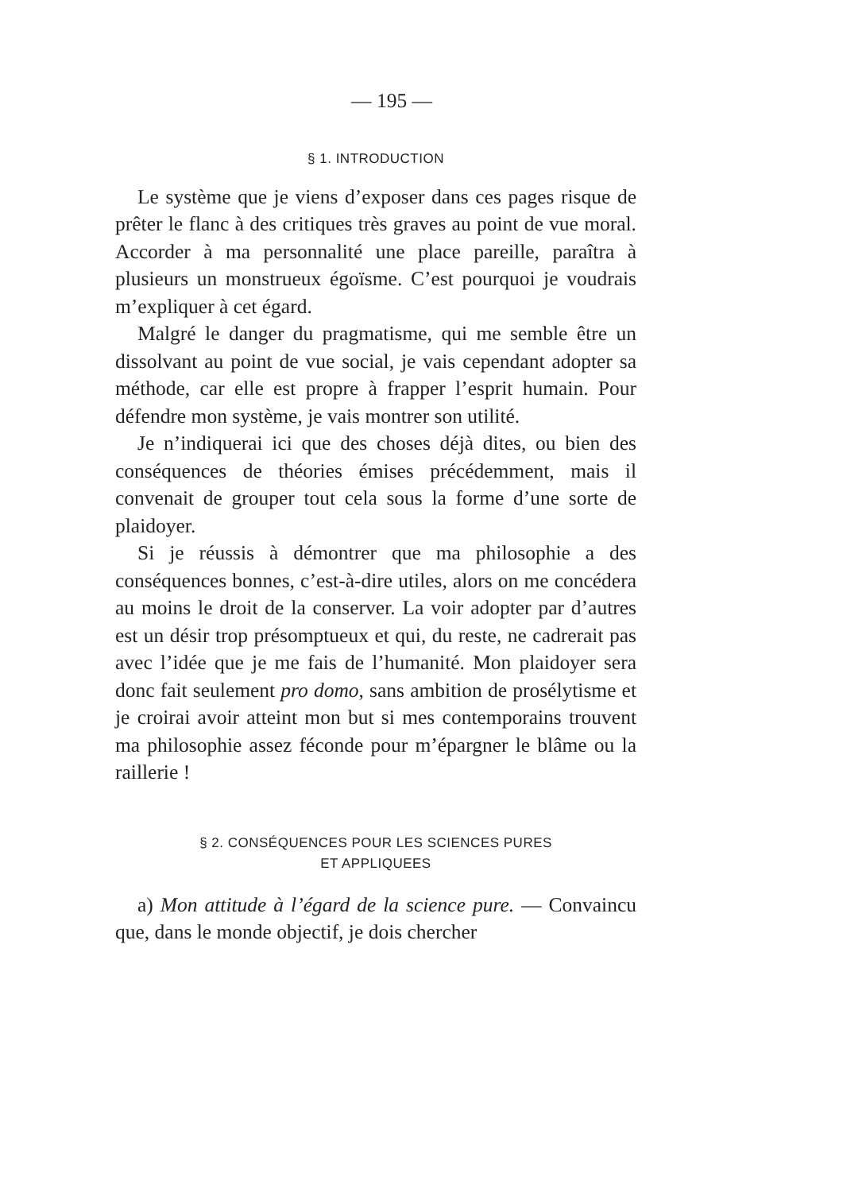— 195 —
§ 1. INTRODUCTION
Le système que je viens d’exposer dans ces pages risque de prêter le flanc à des critiques très graves au point de vue moral. Accorder à ma personnalité une place pareille, paraîtra à plusieurs un monstrueux égoïsme. C’est pourquoi je voudrais m’expliquer à cet égard.
Malgré le danger du pragmatisme, qui me semble être un dissolvant au point de vue social, je vais cependant adopter sa méthode, car elle est propre à frapper l’esprit humain. Pour défendre mon système, je vais montrer son utilité.
Je n’indiquerai ici que des choses déjà dites, ou bien des conséquences de théories émises précédemment, mais il convenait de grouper tout cela sous la forme d’une sorte de plaidoyer.
Si je réussis à démontrer que ma philosophie a des conséquences bonnes, c’est-à-dire utiles, alors on me concédera au moins le droit de la conserver. La voir adopter par d’autres est un désir trop présomptueux et qui, du reste, ne cadrerait pas avec l’idée que je me fais de l’humanité. Mon plaidoyer sera donc fait seulement pro domo, sans ambition de prosélytisme et je croirai avoir atteint mon but si mes contemporains trouvent ma philosophie assez féconde pour m’épargner le blâme ou la raillerie !
§ 2. CONSÉQUENCES POUR LES SCIENCES PURES
ET APPLIQUEES
a) Mon attitude à l’égard de la science pure. — Convaincu que, dans le monde objectif, je dois chercher